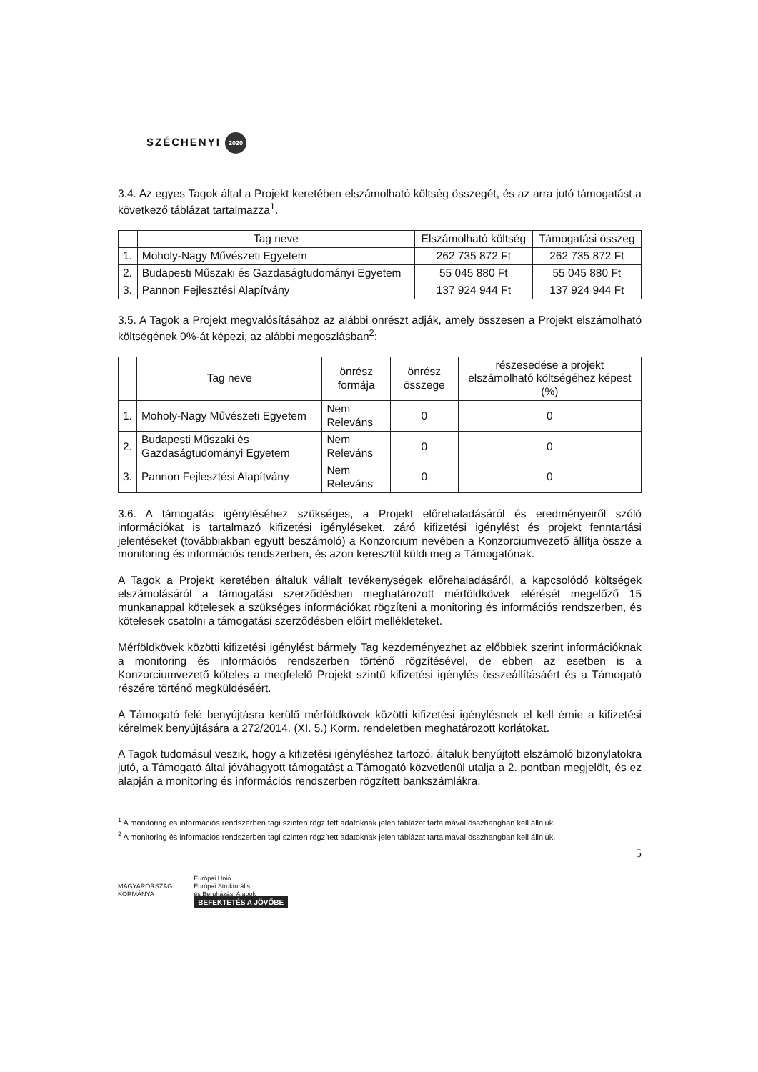SZÉCHENYI 2020
3.4. Az egyes Tagok által a Projekt keretében elszámolható költség összegét, és az arra jutó támogatást a következő táblázat tartalmazza<sup>1</sup>.
| | Tag neve | Elszámolható költség | Támogatási összeg |
| --- | --- | --- | --- |
| 1. | Moholy-Nagy Művészeti Egyetem | 262 735 872 Ft | 262 735 872 Ft |
| 2. | Budapesti Műszaki és Gazdaságtudományi Egyetem | 55 045 880 Ft | 55 045 880 Ft |
| 3. | Pannon Fejlesztési Alapítvány | 137 924 944 Ft | 137 924 944 Ft |
3.5. A Tagok a Projekt megvalósításához az alábbi önrészt adják, amely összesen a Projekt elszámolható költségének 0%-át képezi, az alábbi megoszlásban<sup>2</sup>:
| | Tag neve | önrész formája | önrész összege | részesedése a projekt elszámolható költségéhez képest (%) |
| --- | --- | --- | --- | --- |
| 1. | Moholy-Nagy Művészeti Egyetem | Nem Releváns | 0 | 0 |
| 2. | Budapesti Műszaki és Gazdaságtudományi Egyetem | Nem Releváns | 0 | 0 |
| 3. | Pannon Fejlesztési Alapítvány | Nem Releváns | 0 | 0 |
3.6. A támogatás igényléséhez szükséges, a Projekt előrehaladásáról és eredményeiről szóló információkat is tartalmazó kifizetési igényléseket, záró kifizetési igénylést és projekt fenntartási jelentéseket (továbbiakban együtt beszámoló) a Konzorcium nevében a Konzorciumvezető állítja össze a monitoring és információs rendszerben, és azon keresztül küldi meg a Támogatónak.
A Tagok a Projekt keretében általuk vállalt tevékenységek előrehaladásáról, a kapcsolódó költségek elszámolásáról a támogatási szerződésben meghatározott mérföldkövek elérését megelőző 15 munkanappal kötelesek a szükséges információkat rögzíteni a monitoring és információs rendszerben, és kötelesek csatolni a támogatási szerződésben előírt mellékleteket.
Mérföldkövek közötti kifizetési igénylést bármely Tag kezdeményezhet az előbbiek szerint információknak a monitoring és információs rendszerben történő rögzítésével, de ebben az esetben is a Konzorciumvezető köteles a megfelelő Projekt szintű kifizetési igénylés összeállításáért és a Támogató részére történő megküldéséért.
A Támogató felé benyújtásra kerülő mérföldkövek közötti kifizetési igénylésnek el kell érnie a kifizetési kérelmek benyújtására a 272/2014. (XI. 5.) Korm. rendeletben meghatározott korlátokat.
A Tagok tudomásul veszik, hogy a kifizetési igényléshez tartozó, általuk benyújtott elszámoló bizonylatokra jutó, a Támogató által jóváhagyott támogatást a Támogató közvetlenül utalja a 2. pontban megjelölt, és ez alapján a monitoring és információs rendszerben rögzített bankszámlákra.
<sup>1</sup> A monitoring és információs rendszerben tagi szinten rögzített adatoknak jelen táblázat tartalmával összhangban kell állniuk.
<sup>2</sup> A monitoring és információs rendszerben tagi szinten rögzített adatoknak jelen táblázat tartalmával összhangban kell állniuk.
5
MAGYARORSZÁG
KORMÁNYA
Európai Unió
Európai Strukturális
és Beruházási Alapok
BEFEKTETÉS A JÖVŐBE